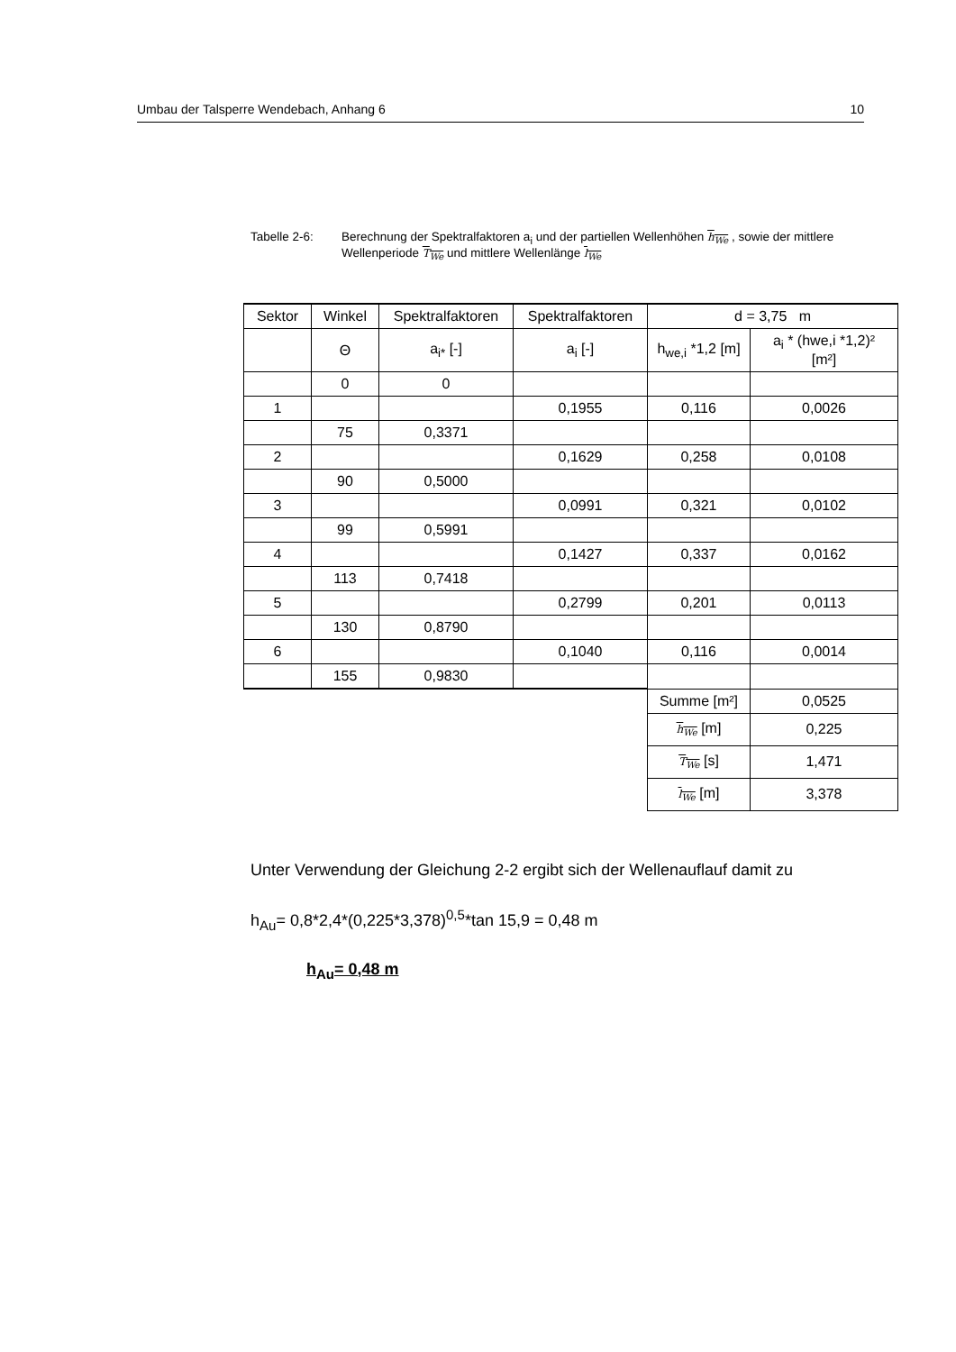Umbau der Talsperre Wendebach, Anhang 6 10
Tabelle 2-6: Berechnung der Spektralfaktoren a<sub>i</sub> und der partiellen Wellenhöhen h<sub>We</sub> , sowie der mittlere Wellenperiode T<sub>We</sub> und mittlere Wellenlänge l<sub>We</sub>
| Sektor | Winkel | Spektralfaktoren | Spektralfaktoren | d = 3,75 m | |
| --- | --- | --- | --- | --- | --- |
| | Θ | a<sub>i*</sub> [-] | a<sub>i</sub> [-] | h<sub>we,i</sub> *1,2 [m] | a<sub>i</sub> * (hwe,i *1,2)² [m²] |
| | 0 | 0 | | | |
| 1 | | | 0,1955 | 0,116 | 0,0026 |
| | 75 | 0,3371 | | | |
| 2 | | | 0,1629 | 0,258 | 0,0108 |
| | 90 | 0,5000 | | | |
| 3 | | | 0,0991 | 0,321 | 0,0102 |
| | 99 | 0,5991 | | | |
| 4 | | | 0,1427 | 0,337 | 0,0162 |
| | 113 | 0,7418 | | | |
| 5 | | | 0,2799 | 0,201 | 0,0113 |
| | 130 | 0,8790 | | | |
| 6 | | | 0,1040 | 0,116 | 0,0014 |
| | 155 | 0,9830 | | | |
| | | | | Summe [m²] | 0,0525 |
| | | | | h<sub>We</sub> [m] | 0,225 |
| | | | | T<sub>We</sub> [s] | 1,471 |
| | | | | l<sub>We</sub> [m] | 3,378 |
Unter Verwendung der Gleichung 2-2 ergibt sich der Wellenauflauf damit zu
h<sub>Au</sub>= 0,8*2,4*(0,225*3,378)<sup>0,5</sup>*tan 15,9 = 0,48 m
h<sub>Au</sub>= 0,48 m